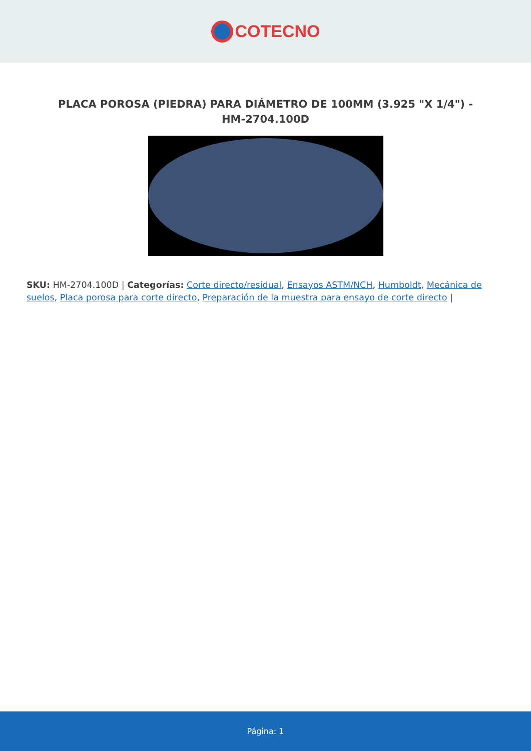COTECNO
PLACA POROSA (PIEDRA) PARA DIÁMETRO DE 100MM (3.925 "X 1/4") - HM-2704.100D
SKU: HM-2704.100D | Categorías: Corte directo/residual, Ensayos ASTM/NCH, Humboldt, Mecánica de suelos, Placa porosa para corte directo, Preparación de la muestra para ensayo de corte directo |
Página: 1